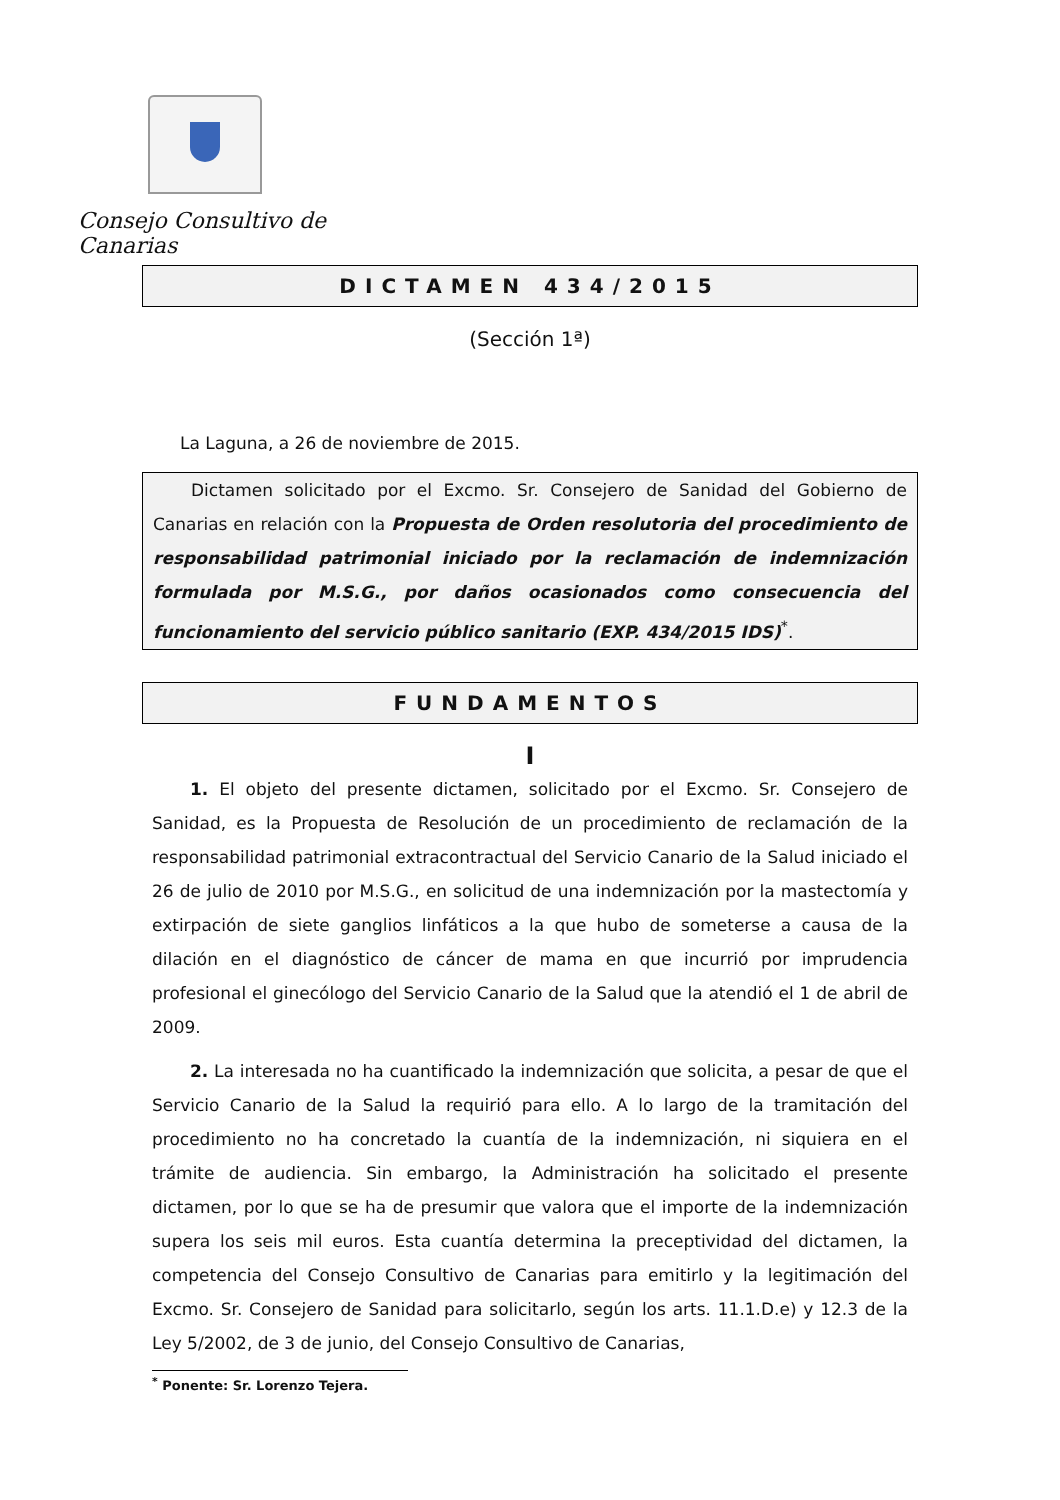Consejo Consultivo de Canarias
DICTAMEN 434/2015
(Sección 1ª)
La Laguna, a 26 de noviembre de 2015.
Dictamen solicitado por el Excmo. Sr. Consejero de Sanidad del Gobierno de Canarias en relación con la Propuesta de Orden resolutoria del procedimiento de responsabilidad patrimonial iniciado por la reclamación de indemnización formulada por M.S.G., por daños ocasionados como consecuencia del funcionamiento del servicio público sanitario (EXP. 434/2015 IDS)<sup>*</sup>.
FUNDAMENTOS
I
1. El objeto del presente dictamen, solicitado por el Excmo. Sr. Consejero de Sanidad, es la Propuesta de Resolución de un procedimiento de reclamación de la responsabilidad patrimonial extracontractual del Servicio Canario de la Salud iniciado el 26 de julio de 2010 por M.S.G., en solicitud de una indemnización por la mastectomía y extirpación de siete ganglios linfáticos a la que hubo de someterse a causa de la dilación en el diagnóstico de cáncer de mama en que incurrió por imprudencia profesional el ginecólogo del Servicio Canario de la Salud que la atendió el 1 de abril de 2009.
2. La interesada no ha cuantificado la indemnización que solicita, a pesar de que el Servicio Canario de la Salud la requirió para ello. A lo largo de la tramitación del procedimiento no ha concretado la cuantía de la indemnización, ni siquiera en el trámite de audiencia. Sin embargo, la Administración ha solicitado el presente dictamen, por lo que se ha de presumir que valora que el importe de la indemnización supera los seis mil euros. Esta cuantía determina la preceptividad del dictamen, la competencia del Consejo Consultivo de Canarias para emitirlo y la legitimación del Excmo. Sr. Consejero de Sanidad para solicitarlo, según los arts. 11.1.D.e) y 12.3 de la Ley 5/2002, de 3 de junio, del Consejo Consultivo de Canarias,
<sup>*</sup> Ponente: Sr. Lorenzo Tejera.